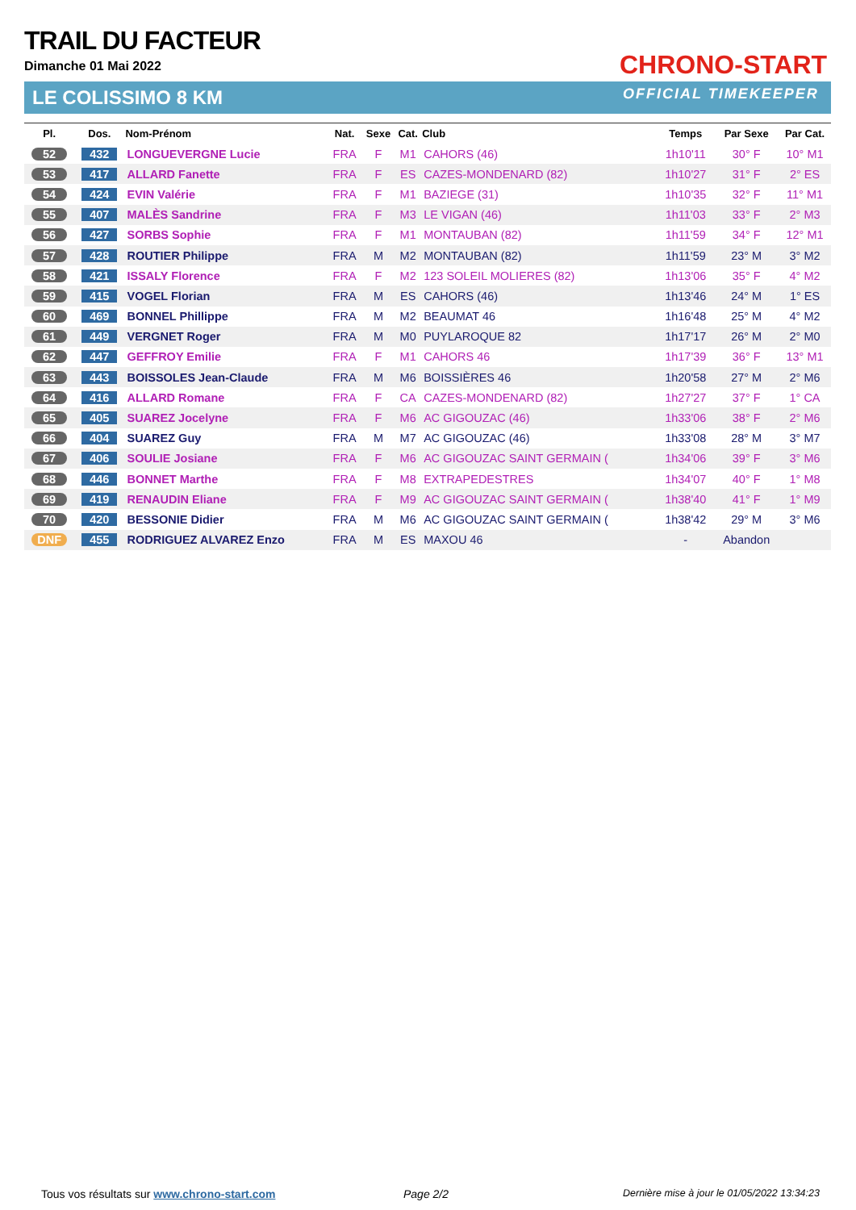TRAIL DU FACTEUR
Dimanche 01 Mai 2022
LE COLISSIMO 8 KM
CHRONO-START
OFFICIAL TIMEKEEPER
| Pl. | Dos. | Nom-Prénom | Nat. | Sexe | Cat. | Club | Temps | Par Sexe | Par Cat. |
| --- | --- | --- | --- | --- | --- | --- | --- | --- | --- |
| 52 | 432 | LONGUEVERGNE Lucie | FRA | F | M1 | CAHORS (46) | 1h10'11 | 30° F | 10° M1 |
| 53 | 417 | ALLARD Fanette | FRA | F | ES | CAZES-MONDENARD (82) | 1h10'27 | 31° F | 2° ES |
| 54 | 424 | EVIN Valérie | FRA | F | M1 | BAZIEGE (31) | 1h10'35 | 32° F | 11° M1 |
| 55 | 407 | MALÈS Sandrine | FRA | F | M3 | LE VIGAN (46) | 1h11'03 | 33° F | 2° M3 |
| 56 | 427 | SORBS Sophie | FRA | F | M1 | MONTAUBAN (82) | 1h11'59 | 34° F | 12° M1 |
| 57 | 428 | ROUTIER Philippe | FRA | M | M2 | MONTAUBAN (82) | 1h11'59 | 23° M | 3° M2 |
| 58 | 421 | ISSALY Florence | FRA | F | M2 | 123 SOLEIL MOLIERES (82) | 1h13'06 | 35° F | 4° M2 |
| 59 | 415 | VOGEL Florian | FRA | M | ES | CAHORS (46) | 1h13'46 | 24° M | 1° ES |
| 60 | 469 | BONNEL Phillippe | FRA | M | M2 | BEAUMAT 46 | 1h16'48 | 25° M | 4° M2 |
| 61 | 449 | VERGNET Roger | FRA | M | M0 | PUYLAROQUE 82 | 1h17'17 | 26° M | 2° M0 |
| 62 | 447 | GEFFROY Emilie | FRA | F | M1 | CAHORS 46 | 1h17'39 | 36° F | 13° M1 |
| 63 | 443 | BOISSOLES Jean-Claude | FRA | M | M6 | BOISSIÈRES 46 | 1h20'58 | 27° M | 2° M6 |
| 64 | 416 | ALLARD Romane | FRA | F | CA | CAZES-MONDENARD (82) | 1h27'27 | 37° F | 1° CA |
| 65 | 405 | SUAREZ Jocelyne | FRA | F | M6 | AC GIGOUZAC (46) | 1h33'06 | 38° F | 2° M6 |
| 66 | 404 | SUAREZ Guy | FRA | M | M7 | AC GIGOUZAC (46) | 1h33'08 | 28° M | 3° M7 |
| 67 | 406 | SOULIE Josiane | FRA | F | M6 | AC GIGOUZAC SAINT GERMAIN ( | 1h34'06 | 39° F | 3° M6 |
| 68 | 446 | BONNET Marthe | FRA | F | M8 | EXTRAPEDESTRES | 1h34'07 | 40° F | 1° M8 |
| 69 | 419 | RENAUDIN Eliane | FRA | F | M9 | AC GIGOUZAC SAINT GERMAIN ( | 1h38'40 | 41° F | 1° M9 |
| 70 | 420 | BESSONIE Didier | FRA | M | M6 | AC GIGOUZAC SAINT GERMAIN ( | 1h38'42 | 29° M | 3° M6 |
| DNF | 455 | RODRIGUEZ ALVAREZ Enzo | FRA | M | ES | MAXOU 46 | - | Abandon | |
Tous vos résultats sur www.chrono-start.com
Page 2/2
Dernière mise à jour le 01/05/2022 13:34:23